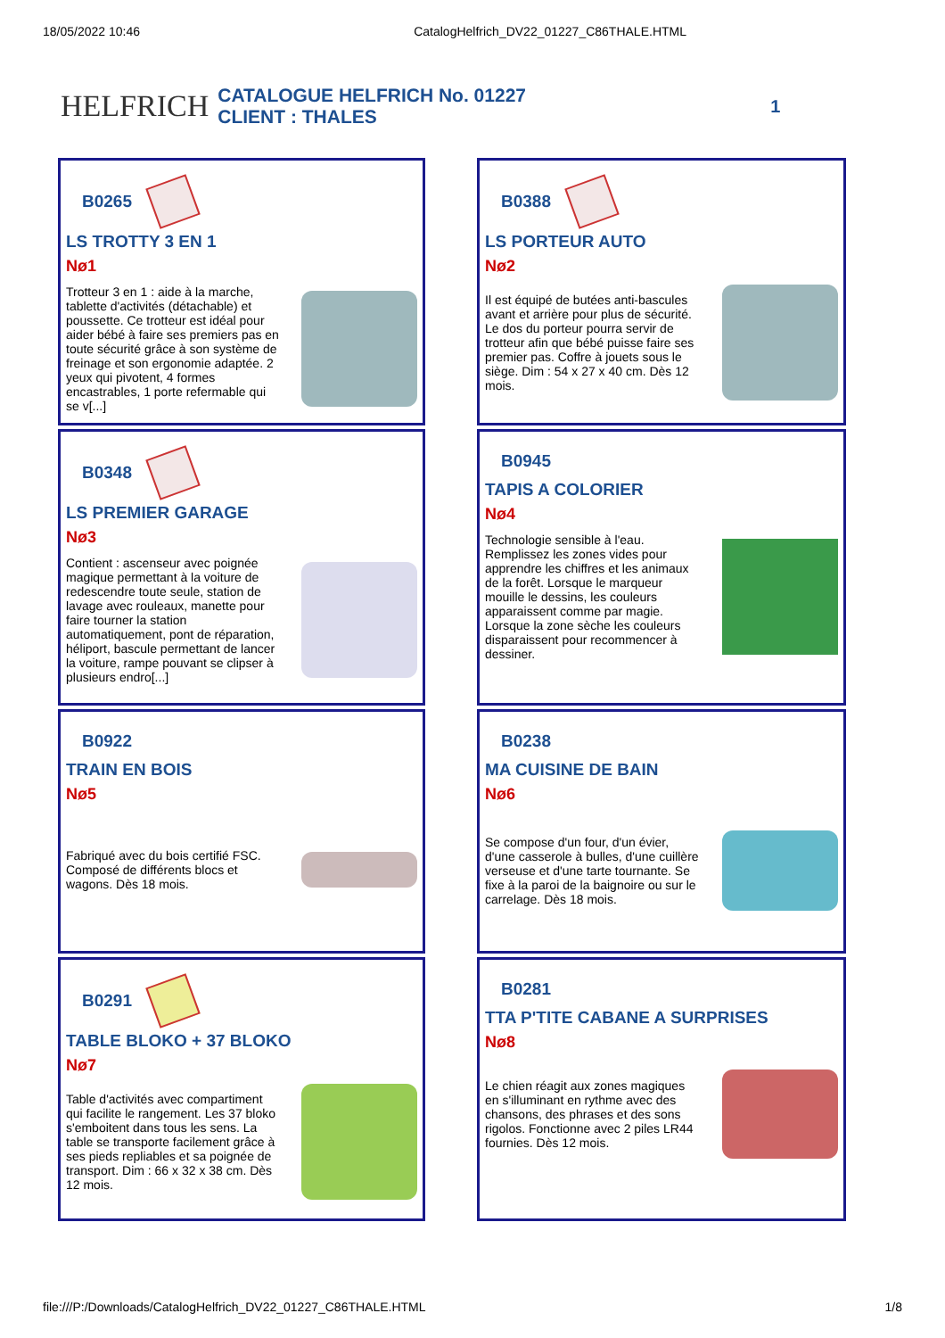18/05/2022 10:46 CatalogHelfrich_DV22_01227_C86THALE.HTML
HELFRICH
CATALOGUE HELFRICH No. 01227
CLIENT : THALES
1
B0265
LS TROTTY 3 EN 1
Nø1
Trotteur 3 en 1 : aide à la marche, tablette d'activités (détachable) et poussette. Ce trotteur est idéal pour aider bébé à faire ses premiers pas en toute sécurité grâce à son système de freinage et son ergonomie adaptée. 2 yeux qui pivotent, 4 formes encastrables, 1 porte refermable qui se v[...]
B0388
LS PORTEUR AUTO
Nø2
Il est équipé de butées anti-bascules avant et arrière pour plus de sécurité. Le dos du porteur pourra servir de trotteur afin que bébé puisse faire ses premier pas. Coffre à jouets sous le siège. Dim : 54 x 27 x 40 cm. Dès 12 mois.
B0348
LS PREMIER GARAGE
Nø3
Contient : ascenseur avec poignée magique permettant à la voiture de redescendre toute seule, station de lavage avec rouleaux, manette pour faire tourner la station automatiquement, pont de réparation, héliport, bascule permettant de lancer la voiture, rampe pouvant se clipser à plusieurs endro[...]
B0945
TAPIS A COLORIER
Nø4
Technologie sensible à l'eau. Remplissez les zones vides pour apprendre les chiffres et les animaux de la forêt. Lorsque le marqueur mouille le dessins, les couleurs apparaissent comme par magie. Lorsque la zone sèche les couleurs disparaissent pour recommencer à dessiner.
B0922
TRAIN EN BOIS
Nø5
Fabriqué avec du bois certifié FSC. Composé de différents blocs et wagons. Dès 18 mois.
B0238
MA CUISINE DE BAIN
Nø6
Se compose d'un four, d'un évier, d'une casserole à bulles, d'une cuillère verseuse et d'une tarte tournante. Se fixe à la paroi de la baignoire ou sur le carrelage. Dès 18 mois.
B0291
TABLE BLOKO + 37 BLOKO
Nø7
Table d'activités avec compartiment qui facilite le rangement. Les 37 bloko s'emboitent dans tous les sens. La table se transporte facilement grâce à ses pieds repliables et sa poignée de transport. Dim : 66 x 32 x 38 cm. Dès 12 mois.
B0281
TTA P'TITE CABANE A SURPRISES
Nø8
Le chien réagit aux zones magiques en s'illuminant en rythme avec des chansons, des phrases et des sons rigolos. Fonctionne avec 2 piles LR44 fournies. Dès 12 mois.
file:///P:/Downloads/CatalogHelfrich_DV22_01227_C86THALE.HTML 1/8